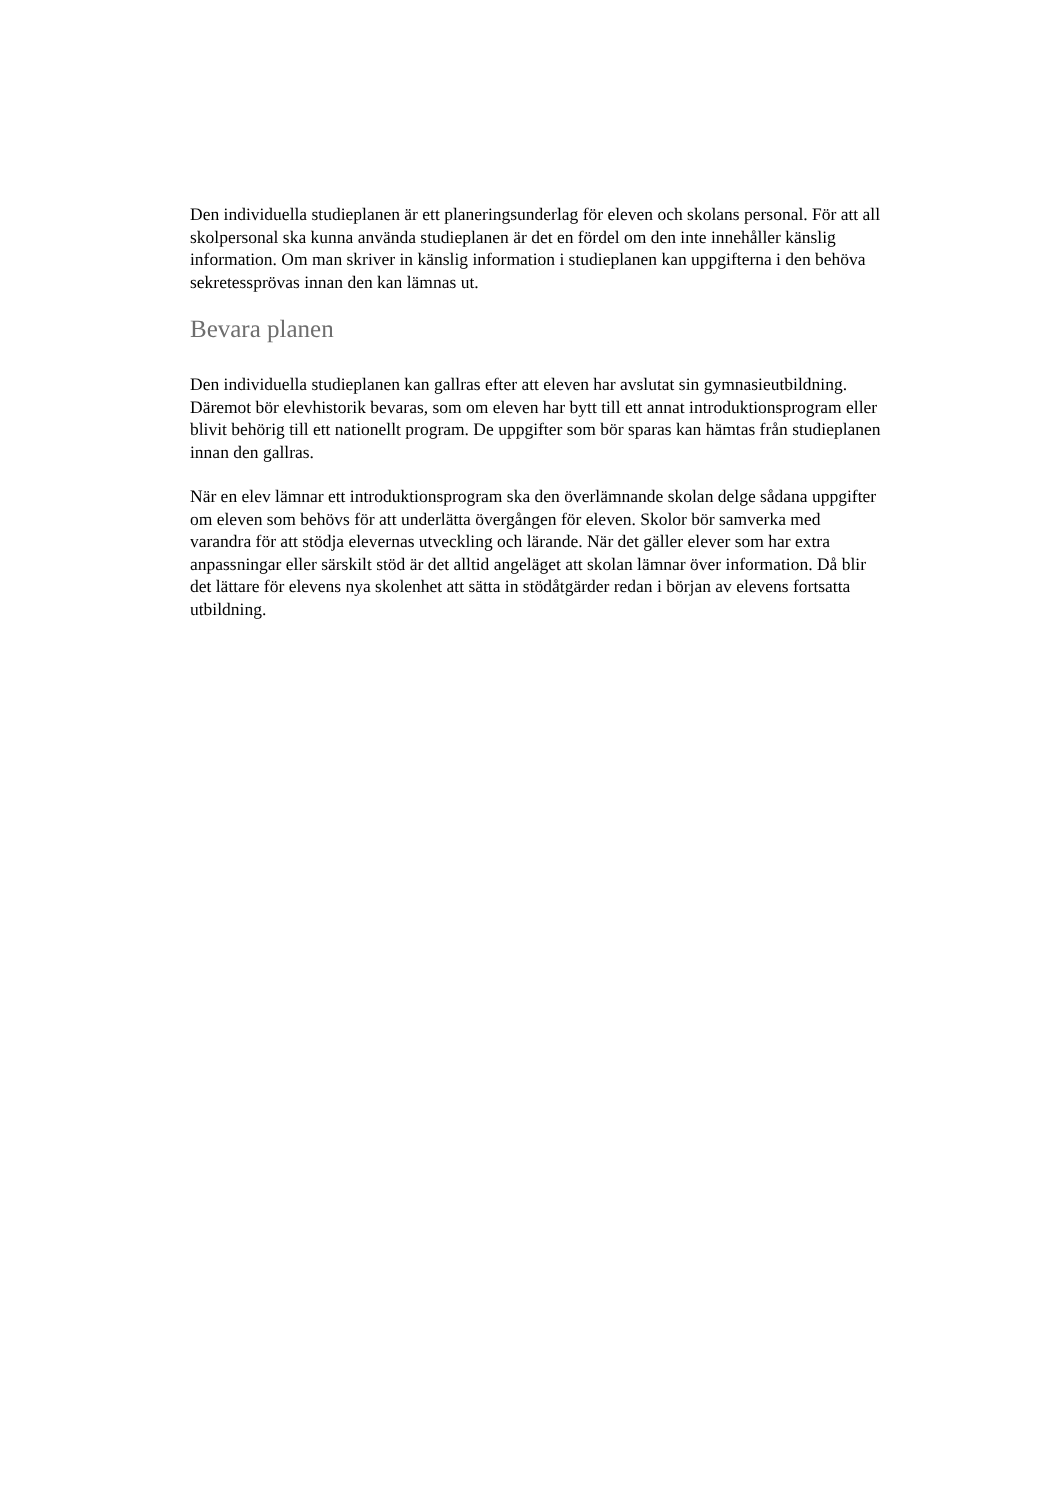Den individuella studieplanen är ett planeringsunderlag för eleven och skolans personal. För att all skolpersonal ska kunna använda studieplanen är det en fördel om den inte innehåller känslig information. Om man skriver in känslig information i studieplanen kan uppgifterna i den behöva sekretessprövas innan den kan lämnas ut.
Bevara planen
Den individuella studieplanen kan gallras efter att eleven har avslutat sin gymnasieutbildning. Däremot bör elevhistorik bevaras, som om eleven har bytt till ett annat introduktionsprogram eller blivit behörig till ett nationellt program. De uppgifter som bör sparas kan hämtas från studieplanen innan den gallras.
När en elev lämnar ett introduktionsprogram ska den överlämnande skolan delge sådana uppgifter om eleven som behövs för att underlätta övergången för eleven. Skolor bör samverka med varandra för att stödja elevernas utveckling och lärande. När det gäller elever som har extra anpassningar eller särskilt stöd är det alltid angeläget att skolan lämnar över information. Då blir det lättare för elevens nya skolenhet att sätta in stödåtgärder redan i början av elevens fortsatta utbildning.